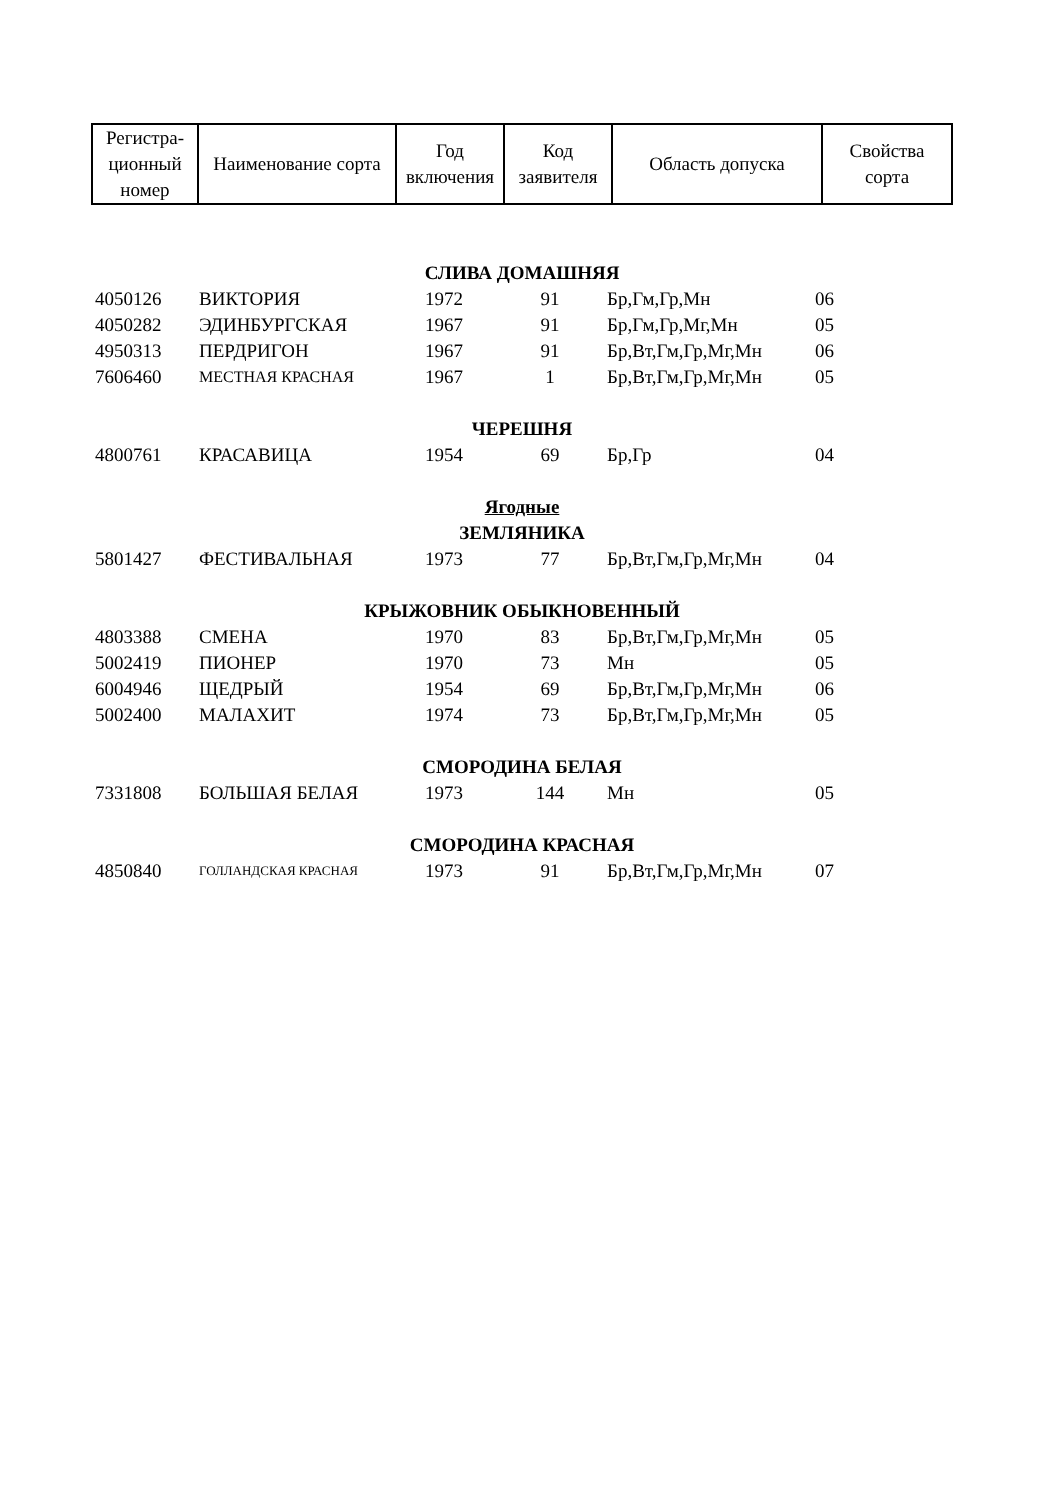| Регистра- ционный номер | Наименование сорта | Год включения | Код заявителя | Область допуска | Свойства сорта |
| --- | --- | --- | --- | --- | --- |
| СЛИВА ДОМАШНЯЯ | | | | | |
| 4050126 | ВИКТОРИЯ | 1972 | 91 | Бр,Гм,Гр,Мн | 06 |
| 4050282 | ЭДИНБУРГСКАЯ | 1967 | 91 | Бр,Гм,Гр,Мг,Мн | 05 |
| 4950313 | ПЕРДРИГОН | 1967 | 91 | Бр,Вт,Гм,Гр,Мг,Мн | 06 |
| 7606460 | МЕСТНАЯ КРАСНАЯ | 1967 | 1 | Бр,Вт,Гм,Гр,Мг,Мн | 05 |
| ЧЕРЕШНЯ | | | | | |
| 4800761 | КРАСАВИЦА | 1954 | 69 | Бр,Гр | 04 |
| Ягодные | | | | | |
| ЗЕМЛЯНИКА | | | | | |
| 5801427 | ФЕСТИВАЛЬНАЯ | 1973 | 77 | Бр,Вт,Гм,Гр,Мг,Мн | 04 |
| КРЫЖОВНИК ОБЫКНОВЕННЫЙ | | | | | |
| 4803388 | СМЕНА | 1970 | 83 | Бр,Вт,Гм,Гр,Мг,Мн | 05 |
| 5002419 | ПИОНЕР | 1970 | 73 | Мн | 05 |
| 6004946 | ЩЕДРЫЙ | 1954 | 69 | Бр,Вт,Гм,Гр,Мг,Мн | 06 |
| 5002400 | МАЛАХИТ | 1974 | 73 | Бр,Вт,Гм,Гр,Мг,Мн | 05 |
| СМОРОДИНА БЕЛАЯ | | | | | |
| 7331808 | БОЛЬШАЯ БЕЛАЯ | 1973 | 144 | Мн | 05 |
| СМОРОДИНА КРАСНАЯ | | | | | |
| 4850840 | ГОЛЛАНДСКАЯ КРАСНАЯ | 1973 | 91 | Бр,Вт,Гм,Гр,Мг,Мн | 07 |